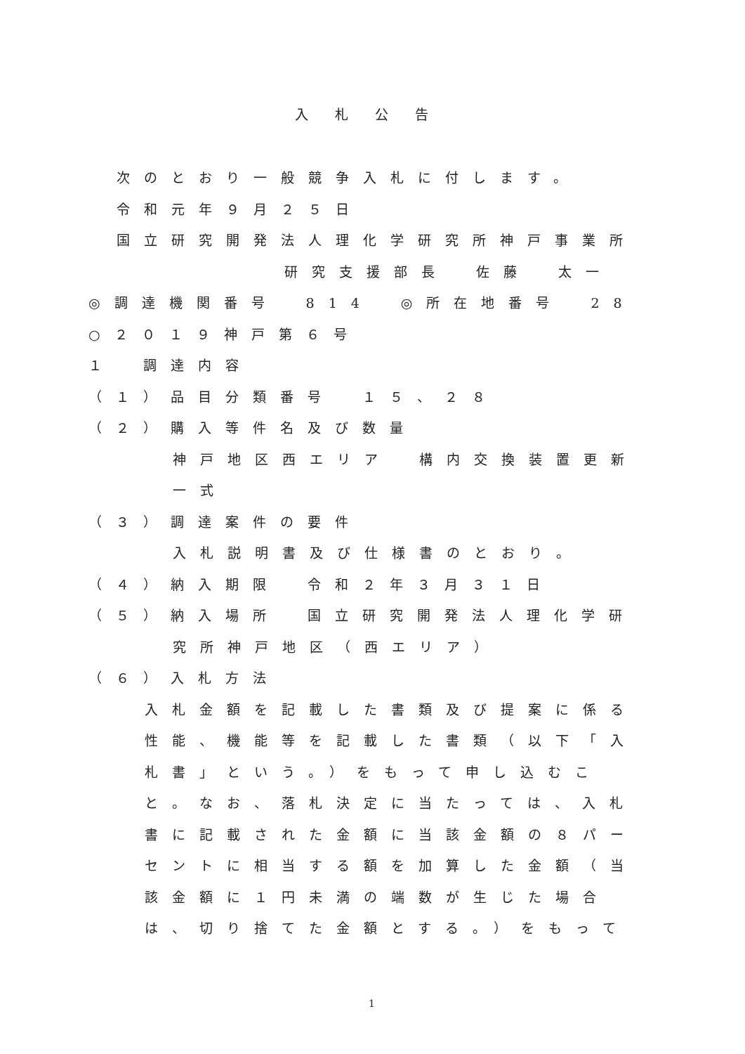入札公告
次のとおり一般競争入札に付します。
令和元年９月２５日
国立研究開発法人理化学研究所神戸事業所
研究支援部長　佐藤　太一
◎調達機関番号　814　◎所在地番号　28
○２０１９神戸第６号
１　調達内容
（１）品目分類番号　１５、２８
（２）購入等件名及び数量
神戸地区西エリア　構内交換装置更新
一式
（３）調達案件の要件
入札説明書及び仕様書のとおり。
（４）納入期限　令和２年３月３１日
（５）納入場所　国立研究開発法人理化学研
究所神戸地区（西エリア）
（６）入札方法
入札金額を記載した書類及び提案に係る
性能、機能等を記載した書類（以下「入
札書」という。）をもって申し込むこ
と。なお、落札決定に当たっては、入札
書に記載された金額に当該金額の８パー
セントに相当する額を加算した金額（当
該金額に１円未満の端数が生じた場合
は、切り捨てた金額とする。）をもって
1